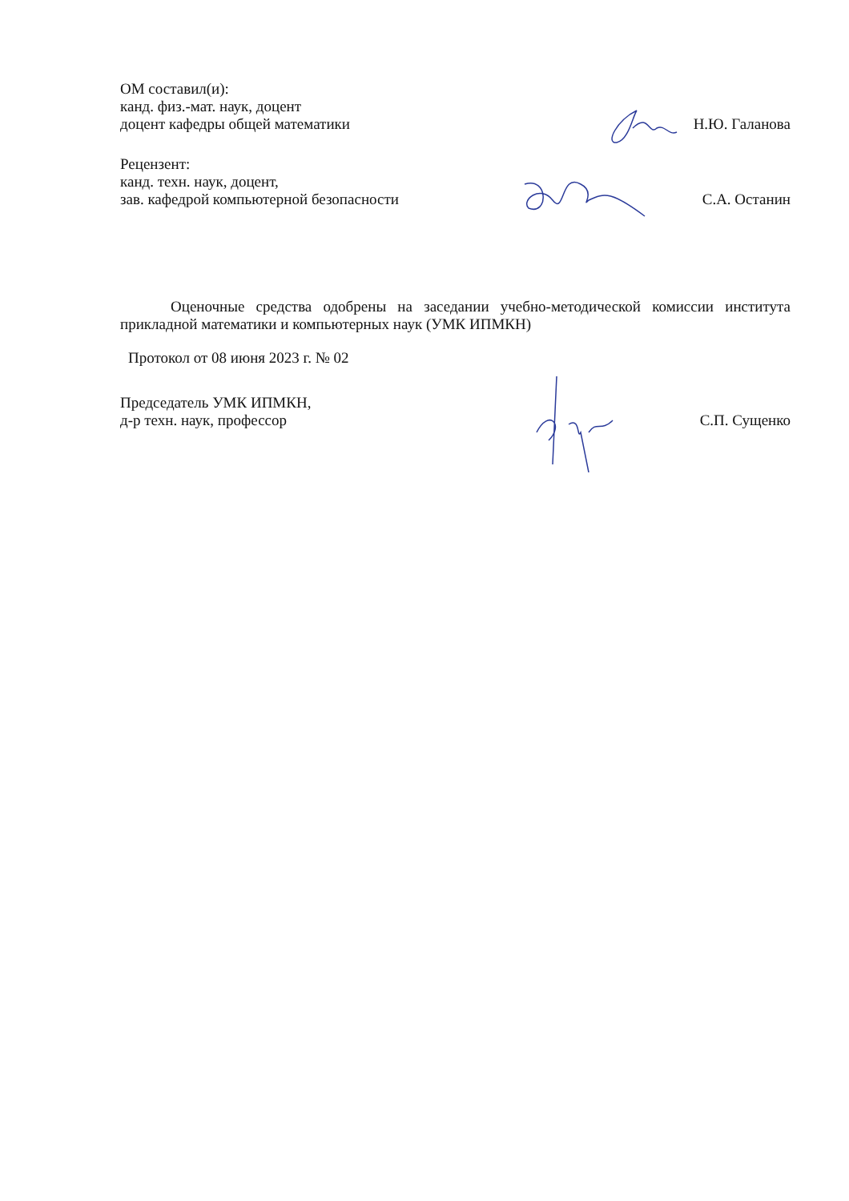ОМ составил(и):
канд. физ.-мат. наук, доцент
доцент кафедры общей математики
Н.Ю. Галанова
Рецензент:
канд. техн. наук, доцент,
зав. кафедрой компьютерной безопасности
С.А. Останин
Оценочные средства одобрены на заседании учебно-методической комиссии института прикладной математики и компьютерных наук (УМК ИПМКН)
Протокол от 08 июня 2023 г. № 02
Председатель УМК ИПМКН,
д-р техн. наук, профессор
С.П. Сущенко